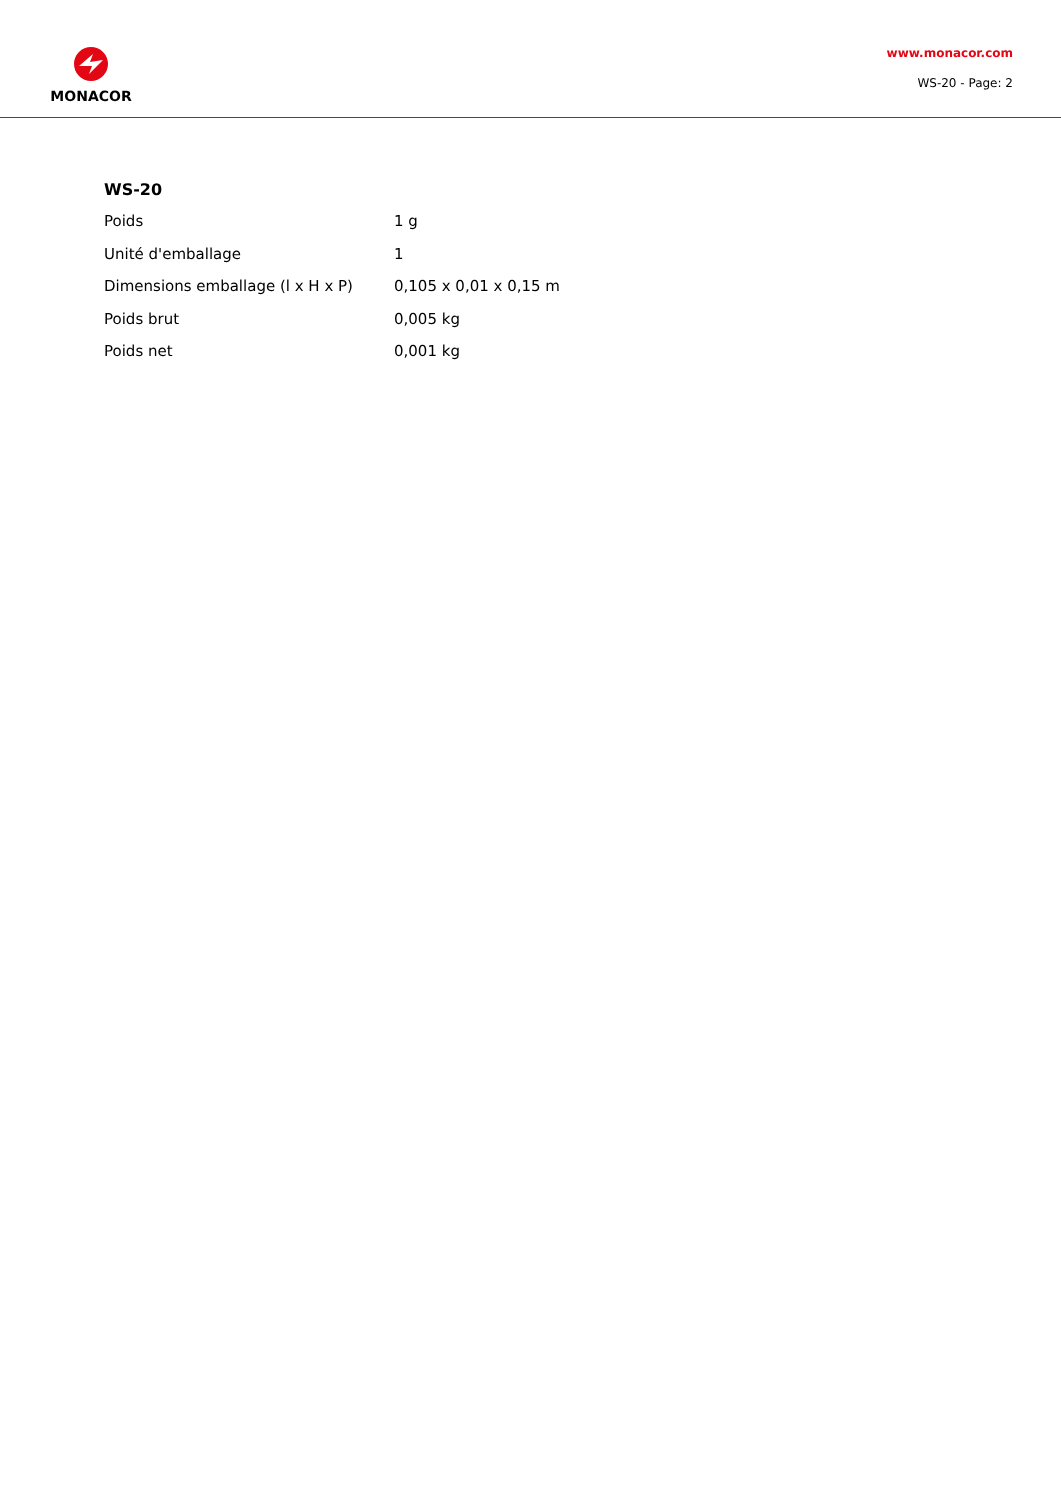MONACOR
www.monacor.com
WS-20 - Page: 2
WS-20
| Poids | 1 g |
| Unité d'emballage | 1 |
| Dimensions emballage (l x H x P) | 0,105 x 0,01 x 0,15 m |
| Poids brut | 0,005 kg |
| Poids net | 0,001 kg |